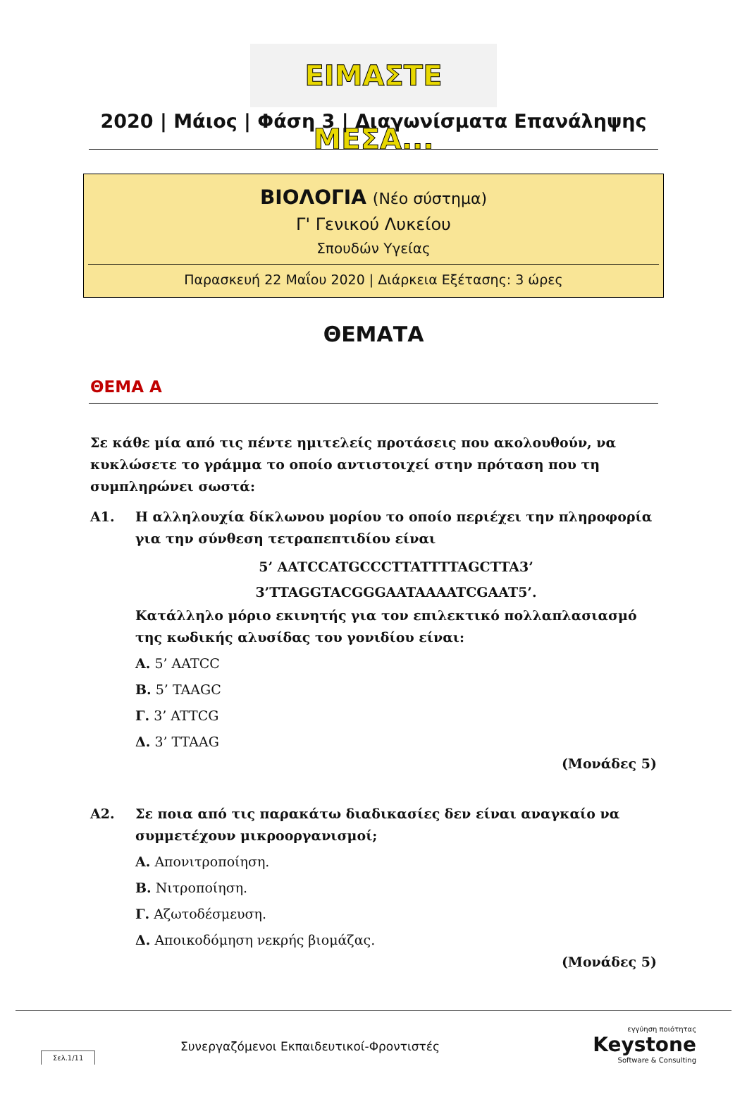ΕΙΜΑΣΤΕ ΜΕΣΑ...
2020 | Μάιος | Φάση 3 | Διαγωνίσματα Επανάληψης
ΒΙΟΛΟΓΙΑ (Νέο σύστημα)
Γ' Γενικού Λυκείου
Σπουδών Υγείας
Παρασκευή 22 Μαΐου 2020 | Διάρκεια Εξέτασης: 3 ώρες
ΘΕΜΑΤΑ
ΘΕΜΑ Α
Σε κάθε μία από τις πέντε ημιτελείς προτάσεις που ακολουθούν, να κυκλώσετε το γράμμα το οποίο αντιστοιχεί στην πρόταση που τη συμπληρώνει σωστά:
Α1. Η αλληλουχία δίκλωνου μορίου το οποίο περιέχει την πληροφορία για την σύνθεση τετραπεπτιδίου είναι
5’ AATCCATGCCCTTATTTTAGCTTA3’
3’TTAGGTACGGGAATAAAATCGAAT5’.
Κατάλληλο μόριο εκινητής για τον επιλεκτικό πολλαπλασιασμό της κωδικής αλυσίδας του γονιδίου είναι:
Α. 5’ AATCC
Β. 5’ TAAGC
Γ. 3’ ATTCG
Δ. 3’ TTAAG
(Μονάδες 5)
Α2. Σε ποια από τις παρακάτω διαδικασίες δεν είναι αναγκαίο να συμμετέχουν μικροοργανισμοί;
Α. Απονιτροποίηση.
Β. Νιτροποίηση.
Γ. Αζωτοδέσμευση.
Δ. Αποικοδόμηση νεκρής βιομάζας.
(Μονάδες 5)
Σελ.1/11
Συνεργαζόμενοι Εκπαιδευτικοί-Φροντιστές
εγγύηση ποιότητας
Keystone
Software & Consulting